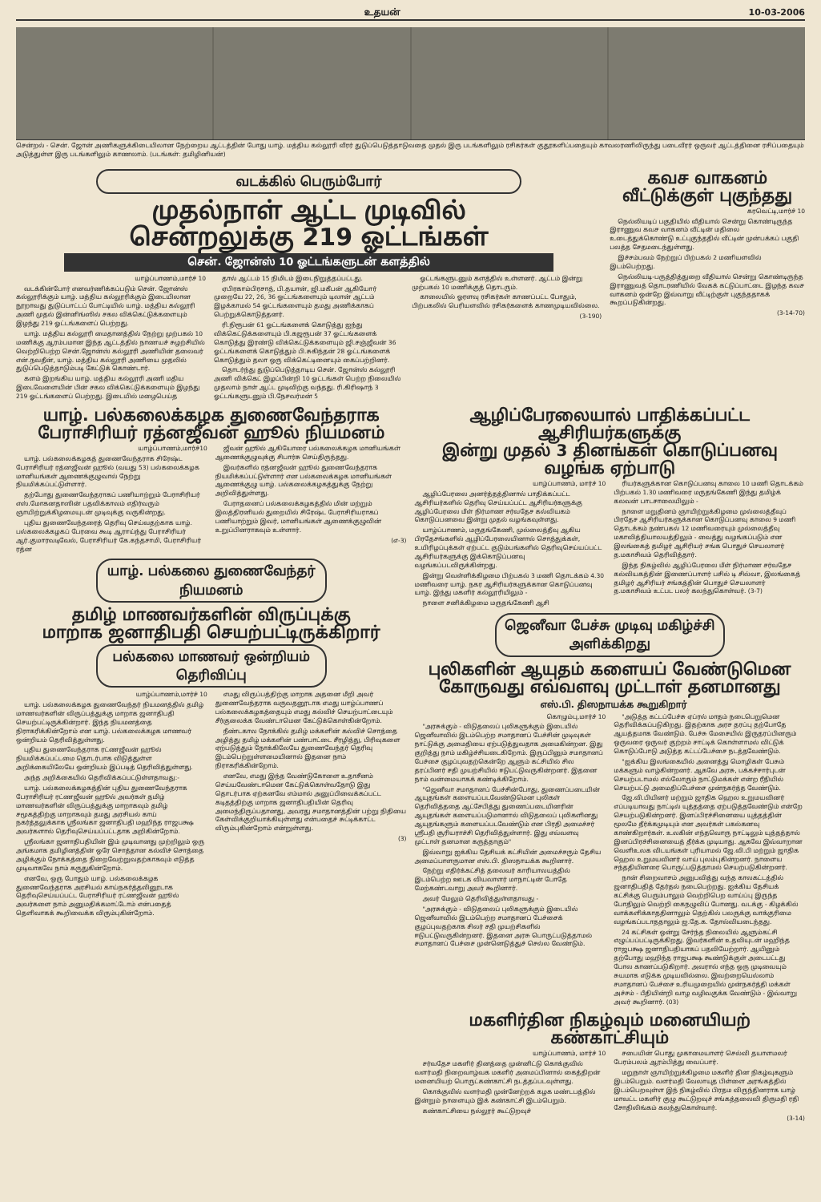உதயன் 10-03-2006
சென்றல் - சென். ஜோன் அணிகளுக்கிடையிலான நேற்றைய ஆட்டத்தின் போது யாழ். மத்திய கல்லூரி வீரர் துடுப்பெடுத்தாடுவதை முதல் இரு படங்களிலும் ரசிகர்கள் குதூகளிப்பதையும் காவலரணிலிருந்து படைவீரர் ஒருவர் ஆட்டத்தினை ரசிப்பதையும் அடுத்துள்ள இரு படங்களிலும் காணலாம். (படங்கள்: தமிழினியன்)
வடக்கில் பெரும்போர்
முதல்நாள் ஆட்ட முடிவில்
சென்றலுக்கு 219 ஓட்டங்கள்
சென். ஜோன்ஸ் 10 ஓட்டங்களுடன் களத்தில்
யாழ்ப்பாணம்,மார்ச் 10
வடக்கின்போர் எனவர்ணிக்கப்படும் சென். ஜோன்ஸ் கல்லூரிக்கும் யாழ். மத்திய கல்லூரிக்கும் இடையிலான நூறாவது துடுப்பாட்டப் போட்டியில் யாழ். மத்திய கல்லூரி அணி முதல் இன்னிங்ஸில் சகல விக்கெட்டுக்களையும் இழந்து 219 ஓட்டங்களைப் பெற்றது.
யாழ். மத்திய கல்லூரி மைதானத்தில் நேற்று முற்பகல் 10 மணிக்கு ஆரம்பமான இந்த ஆட்டத்தில் நாணயச் சுழற்சியில் வெற்றிபெற்ற சென்.ஜோன்ஸ் கல்லூரி அணியின் தலைவர் என்.நவதீன், யாழ். மத்திய கல்லூரி அணியை முதலில் துடுப்பெடுத்தாடும்படி கேட்டுக் கொண்டார்.
களம் இறங்கிய யாழ். மத்திய கல்லூரி அணி மதிய இடைவேளையின் பின் சகல விக்கெட்டுக்களையும் இழந்து 219 ஓட்டங்களைப் பெற்றது. இடையில் மழைபெய்த
தால் ஆட்டம் 15 நிமிடம் இடைநிறுத்தப்பட்டது.
ஏபிரகாம்பிரசாத், பி.தயான், ஜி.மகீபன் ஆகியோர் முறையே 22, 26, 36 ஓட்டங்களையும் டிலான் ஆட்டம் இழக்காமல் 54 ஓட்டங்களையும் தமது அணிக்காகப் பெற்றுக்கொடுத்தனர்.
ரி.நிரூபன் 61 ஓட்டங்களைக் கொடுத்து ஐந்து விக்கெட்டுக்களையும் பி.கஜரூபன் 37 ஓட்டங்களைக் கொடுத்து இரண்டு விக்கெட்டுக்களையும் ஜி.சஞ்ஜீவன் 36 ஓட்டங்களைக் கொடுத்தும் பி.சுகிந்தன் 28 ஓட்டங்களைக் கொடுத்தும் தலா ஒரு விக்கெட்டினையும் கைப்பற்றினர்.
தொடர்ந்து துடுப்பெடுத்தாடிய சென். ஜோன்ஸ் கல்லூரி அணி விக்கெட் இழப்பின்றி 10 ஓட்டங்கள் பெற்ற நிலையில் முதலாம் நாள் ஆட்ட முடிவிற்கு வந்தது. ரி.கிரிஷாந் 3 ஓட்டங்களுடனும் பி.நேசவர்மன் 5
ஓட்டங்களுடனும் களத்தில் உள்ளனர். ஆட்டம் இன்று முற்பகல் 10 மணிக்குத் தொடரும்.
காலையில் ஓரளவு ரசிகர்கள் காணப்பட்ட போதும், பிற்பகலில் பெரியளவில் ரசிகர்களைக் காணமுடியவில்லை.
(3-190)
கவச வாகனம்
வீட்டுக்குள் புகுந்தது
கரவெட்டி,மார்ச் 10
நெல்லியடிப் பகுதியில் வீதியால் சென்று கொண்டிருந்த இராணுவ கவச வாகனம் வீட்டின் மதிலை உடைத்துக்கொண்டு உட்புகுந்ததில் வீட்டின் முன்பக்கப் பகுதி பலத்த சேதமடைந்துள்ளது.
இச்சம்பவம் நேற்றுப் பிற்பகல் 2 மணியளவில் இடம்பெற்றது.
நெல்லியடி-பருத்தித்துறை வீதியால் சென்று கொண்டிருந்த இராணுவத் தொடரணியில் வேகக் கட்டுப்பாட்டை இழந்த கவச வாகனம் ஒன்றே இவ்வாறு வீட்டிற்குள் புகுந்ததாகக் கூறப்படுகின்றது.
(3-14-70)
யாழ். பல்கலைக்கழக துணைவேந்தராக
பேராசிரியர் ரத்னஜீவன் ஹூல் நியமனம்
யாழ்ப்பாணம்,மார்ச்10
யாழ். பல்கலைக்கழகத் துணைவேந்தராக சிரேஷ்ட பேராசிரியர் ரத்னஜீவன் ஹூல் (வயது 53) பல்கலைக்கழக மானியங்கள் ஆணைக்குழுவால் நேற்று நியமிக்கப்பட்டுள்ளார்.
தற்போது துணைவேந்தராகப் பணியாற்றும் பேராசிரியர் எஸ்.மோகனதாஸின் பதவிக்காலம் எதிர்வரும் ஞாயிற்றுக்கிழமையுடன் முடிவுக்கு வருகின்றது.
புதிய துணைவேந்தரைத் தெரிவு செய்வதற்காக யாழ். பல்கலைக்கழகப் பேரவை கூடி ஆராய்ந்து பேராசிரியர் ஆர்.குமாரவடிவேல், பேராசிரியர் கே.கந்தசாமி, பேராசிரியர் ரத்ன
ஜீவன் ஹூல் ஆகியோரை பல்கலைக்கழக மானியங்கள் ஆணைக்குழுவுக்கு சிபார்சு செய்திருந்தது.
இவர்களில் ரத்னஜீவன் ஹூல் துணைவேந்தராக நியமிக்கப்பட்டுள்ளார் என பல்கலைக்கழக மானியங்கள் ஆணைக்குழு யாழ். பல்கலைக்கழகத்துக்கு நேற்று அறிவித்துள்ளது.
பேராதனைப் பல்கலைக்கழகத்தில் மின் மற்றும் இலத்திரனியல் துறையில் சிரேஷ்ட பேராசிரியராகப் பணியாற்றும் இவர், மானியங்கள் ஆணைக்குழுவின் உறுப்பினராகவும் உள்ளார்.
(எ-3)
யாழ். பல்கலை துணைவேந்தர் நியமனம்
தமிழ் மாணவர்களின் விருப்புக்கு
மாறாக ஜனாதிபதி செயற்பட்டிருக்கிறார்
பல்கலை மாணவர் ஒன்றியம் தெரிவிப்பு
யாழ்ப்பாணம்,மார்ச் 10
யாழ். பல்கலைக்கழக துணைவேந்தர் நியமனத்தில் தமிழ் மாணவர்களின் விருப்பத்துக்கு மாறாக ஜனாதிபதி செயற்பட்டிருக்கின்றார். இந்த நியமனத்தை நிராகரிக்கின்றோம் என யாழ். பல்கலைக்கழக மாணவர் ஒன்றியம் தெரிவித்துள்ளது.
புதிய துணைவேந்தராக ரட்ணஜீவன் ஹூல் நியமிக்கப்பட்டமை தொடர்பாக விடுத்துள்ள அறிக்கையிலேயே ஒன்றியம் இப்படித் தெரிவித்துள்ளது.
அந்த அறிக்கையில் தெரிவிக்கப்பட்டுள்ளதாவது:-
யாழ். பல்கலைக்கழகத்தின் புதிய துணைவேந்தராக பேராசிரியர் ரட்ணஜீவன் ஹூல் அவர்கள் தமிழ் மாணவர்களின் விருப்பத்துக்கு மாறாகவும் தமிழ் சமூகத்திற்கு மாறாகவும் தமது அரசியல் காய் நகர்த்தலுக்காக ஸ்ரீலங்கா ஜனாதிபதி மஹிந்த ராஜபக்ஷ அவர்களால் தெரிவுசெய்யப்பட்டதாக அறிகின்றோம்.
ஸ்ரீலங்கா ஜனாதிபதியின் இம் முடிவானது முற்றிலும் ஒரு அங்கமாக தமிழினத்தின் ஒரே சொத்தான கல்விச் சொத்தை அழிக்கும் நோக்கத்தை நிறைவேற்றுவதற்காகவும் எடுத்த முடிவாகவே நாம் கருதுகின்றோம்.
எனவே, ஒரு போதும் யாழ். பல்கலைக்கழக துணைவேந்தராக அரசியல் காய்நகர்த்தலினூடாக தெரிவுசெய்யப்பட்ட பேராசிரியர் ரட்ணஜீவன் ஹூல் அவர்களை நாம் அனுமதிக்கமாட்டோம் என்பதைத் தெளிவாகக் கூறிவைக்க விரும்புகின்றோம்.
எமது விருப்பத்திற்கு மாறாக அதனை மீறி அவர் துணைவேந்தராக வருவதனூடாக எமது யாழ்ப்பாணப் பல்கலைக்கழகத்தையும் எமது கல்விச் செயற்பாட்டையும் சீர்குலைக்க வேண்டாமென கேட்டுக்கொள்கின்றோம்.
நீண்டகால நோக்கில் தமிழ் மக்களின் கல்விச் சொத்தை அழித்து தமிழ் மக்களின் பண்பாட்டை சீரழித்து, பிரிவுகளை ஏற்படுத்தும் நோக்கிலேயே துணைவேந்தர் தெரிவு இடம்பெற்றுள்ளமையினால் இதனை நாம் நிராகரிக்கின்றோம்.
எனவே, எமது இந்த வேண்டுகோளை உதாசீனம் செய்யவேண்டாமென கேட்டுக்கொள்வதோடு இது தொடர்பாக ஏற்கனவே எம்மால் அனுப்பிவைக்கப்பட்ட கடிதத்திற்கு மாறாக ஜனாதிபதியின் தெரிவு அமைந்திருப்பதானது, அவரது சமாதானத்தின் பற்று நிதியை கேள்விக்குறியாக்கியுள்ளது என்பதைச் சுட்டிக்காட்ட விரும்புகின்றோம் என்றுள்ளது.
(3)
ஆழிப்பேரலையால் பாதிக்கப்பட்ட ஆசிரியர்களுக்கு
இன்று முதல் 3 தினங்கள் கொடுப்பனவு வழங்க ஏற்பாடு
யாழ்ப்பாணம், மார்ச் 10
ஆழிப்பேரலை அனர்த்தத்தினால் பாதிக்கப்பட்ட ஆசிரியர்களில் தெரிவு செய்யப்பட்ட ஆசிரியர்களுக்கு ஆழிப்பேரலை மீள் நிர்மாண சர்வதேச கல்வியகம் கொடுப்பனவை இன்று முதல் வழங்கவுள்ளது.
யாழ்ப்பாணம், மருதங்கேணி, முல்லைத்தீவு ஆகிய பிரதேசங்களில் ஆழிப்பேரலையினால் சொத்துக்கள், உயிரிழப்புக்கள் ஏற்பட்ட குடும்பங்களில் தெரிவுசெய்யப்பட்ட ஆசிரியர்களுக்கு இக்கொடுப்பனவு வழங்கப்படவிருக்கின்றது.
இன்று வெள்ளிக்கிழமை பிற்பகல் 3 மணி தொடக்கம் 4.30 மணிவரை யாழ். நகர ஆசிரியர்களுக்கான கொடுப்பனவு யாழ். இந்து மகளிர் கல்லூரியிலும் -
நாளை சனிக்கிழமை மருதங்கேணி ஆசி
ரியர்களுக்கான கொடுப்பனவு காலை 10 மணி தொடக்கம் பிற்பகல் 1.30 மணிவரை மருதங்கேணி இந்து தமிழ்க் கலவன் பாடசாலையிலும் -
நாளை மறுதினம் ஞாயிற்றுக்கிழமை முல்லைத்தீவுப் பிரதேச ஆசிரியர்களுக்கான கொடுப்பனவு காலை 9 மணி தொடக்கம் நண்பகல் 12 மணிவரையும் முல்லைத்தீவு மகாவித்தியாலயத்திலும் - வைத்து வழங்கப்படும் என இலங்கைத் தமிழர் ஆசிரியர் சங்க பொதுச் செயலாளர் த.மகாசிவம் தெரிவித்தார்.
இந்த நிகழ்வில் ஆழிப்பேரலை மீள் நிர்மாண சர்வதேச கல்வியகத்தின் இணைப்பாளர் பசில் டி சில்வா, இலங்கைத் தமிழர் ஆசிரியர் சங்கத்தின் பொதுச் செயலாளர் த.மகாசிவம் உட்பட பலர் கலந்துகொள்வர். (3-7)
ஜெனீவா பேச்சு முடிவு மகிழ்ச்சி அளிக்கிறது
புலிகளின் ஆயுதம் களையப் வேண்டுமென
கோருவது எவ்வளவு முட்டாள் தனமானது
எஸ்.பி. திஸநாயக்க கூறுகிறார்
கொழும்பு,மார்ச் 10
"அரசுக்கும் - விடுதலைப் புலிகளுக்கும் இடையில் ஜெனீவாவில் இடம்பெற்ற சமாதானப் பேச்சின் முடிவுகள் நாட்டுக்கு அமைதியை ஏற்படுத்துவதாக அமைகின்றன. இது குறித்து நாம் மகிழ்ச்சியடைகிறோம். இருப்பினும் சமாதானப் பேச்சை குழப்புவதற்கென்றே ஆளும் கட்சியில் சில தரப்பினர் சதி முயற்சியில் ஈடுபட்டுவருகின்றனர். இதனை நாம் வன்மையாகக் கண்டிக்கிறோம்.
"ஜெனீவா சமாதானப் பேச்சின்போது, துணைப்படையின் ஆயுதங்கள் களையப்படவேண்டுமென புலிகள் தெரிவித்ததை ஆட்சேபித்து துணைப்படையினரின் ஆயுதங்கள் களையப்படுமானால் விடுதலைப் புலிகளினது ஆயுதங்களும் களையப்படவேண்டும் என பிரதி அமைச்சர் ஸ்ரீபதி சூரியராச்சி தெரிவித்துள்ளார். இது எவ்வளவு முட்டாள் தனமான கருத்தாகும்"
இவ்வாறு ஐக்கிய தேசியக் கட்சியின் அமைச்சரும் தேசிய அமைப்பாளருமான எஸ்.பி. திஸநாயக்க கூறினார்.
நேற்று எதிர்க்கட்சித் தலைவர் காரியாலயத்தில் இடம்பெற்ற ஊடக வியலாளர் மாநாட்டின் போதே மேற்கண்டவாறு அவர் கூறினார்.
அவர் மேலும் தெரிவித்துள்ளதாவது -
"அரசுக்கும் - விடுதலைப் புலிகளுக்கும் இடையில் ஜெனீவாவில் இடம்பெற்ற சமாதானப் பேச்சைக் குழப்புவதற்காக சிலர் சதி முயற்சிகளில் ஈடுபட்டுவருகின்றனர். இதனை அரசு பொருட்படுத்தாமல் சமாதானப் பேச்சை முன்னெடுத்துச் செல்ல வேண்டும்.
"அடுத்த கட்டப்பேச்சு ஏப்ரல் மாதம் நடைபெறுமென தெரிவிக்கப்படுகிறது. இதற்காக அரச தரப்பு தற்போதே ஆயத்தமாக வேண்டும். பேச்சு மேசையில் இருதரப்பினரும் ஒருவரை ஒருவர் குற்றம் சாட்டிக் கொள்ளாமல் விட்டுக் கொடுப்போடு அடுத்த கட்டப்பேச்சை நடத்தவேண்டும்.
"ஐக்கிய இலங்கையில் அனைத்து மொழிகள் பேசும் மக்களும் வாழ்கின்றனர். ஆகவே அரசு, பக்கச்சார்புடன் செயற்படாமல் எல்லோரும் நாட்டுமக்கள் என்ற ரீதியில் செயற்பட்டு அமைதிப்பேச்சை முன்நகர்த்த வேண்டும்.
ஜே.வி.பியினர் மற்றும் ஜாதிக ஹெல உறுமயவினர் எப்படியாவது நாட்டில் யுத்தத்தை ஏற்படுத்தவேண்டும் என்றே செயற்படுகின்றனர். இனப்பிரச்சினையை யுத்தத்தின் மூலமே தீர்க்கமுடியும் என அவர்கள் பகல்கனவு காண்கிறார்கள். உலகின் எந்தவொரு நாட்டிலும் யுத்தத்தால் இனப்பிரச்சினையைத் தீர்க்க முடியாது. ஆகவே இவ்வாறான வெளிஉலக விடயங்கள் புரியாமல் ஜே.வி.பி மற்றும் ஜாதிக ஹெல உறுமயவினர் வாய் புலம்புகின்றனர். நாளைய சந்ததியினரை பொருட்படுத்தாமல் செயற்படுகின்றனர்.
நான் சிறைவாசம் அனுபவித்து வந்த காலகட்டத்தில் ஜனாதிபதித் தேர்தல் நடைபெற்றது. ஐக்கிய தேசியக் கட்சிக்கு பெரும்பாலும் வெற்றிபெற வாய்ப்பு இருந்த போதிலும் வெற்றி கைநழுவிப் போனது. வடக்கு - கிழக்கில் வாக்களிக்காததினாலும் தெற்கில் பலருக்கு வாக்குரிமை வழங்கப்படாததாலும் ஐ.தே.க. தோல்வியடைந்தது.
24 கட்சிகள் ஒன்று சேர்ந்த நிலையில் ஆளும்கட்சி எழுப்பப்பட்டிருக்கிறது. இவர்களின் உதவியுடன் மஹிந்த ராஜபக்ஷ ஜனாதிபதியாகப் பதவியேற்றார். ஆயினும் தற்போது மஹிந்த ராஜபக்ஷ கூண்டுக்குள் அடைபட்டது போல காணப்படுகிறார். அவரால் எந்த ஒரு முடிவையும் சுயமாக எடுக்க முடியவில்லை. இவற்றையெல்லாம் சமாதானப் பேச்சை உரியமுறையில் முன்நகர்த்தி மக்கள் அச்சம் - பீதியின்றி வாழ வழிவகுக்க வேண்டும் - இவ்வாறு அவர் கூறினார். (03)
மகளிர்தின நிகழ்வும் மனையியற் கண்காட்சியும்
யாழ்ப்பாணம், மார்ச் 10
சர்வதேச மகளிர் தினத்தை முன்னிட்டு கொக்குவில் வளர்மதி நிறைவாழ்வக மகளிர் அமைப்பினால் கைத்திறன் மனையியற் பொருட்கண்காட்சி நடத்தப்படவுள்ளது.
கொக்குவில் வளர்மதி முன்னேற்றக் கழக மண்டபத்தில் இன்றும் நாளையும் இக் கண்காட்சி இடம்பெறும்.
கண்காட்சியை நல்லூர் கூட்டுறவுச்
சபையின் பொது முகாமையாளர் செல்வி தயாளமலர் பேரம்பலம் ஆரம்பித்து வைப்பார்.
மறுநாள் ஞாயிற்றுக்கிழமை மகளிர் தின நிகழ்வுகளும் இடம்பெறும். வளர்மதி வேலாயுத பிள்ளை அரங்கத்தில் இடம்பெறவுள்ள இந் நிகழ்வில் பிரதம விருந்தினராக யாழ் மாவட்ட மகளிர் குழு கூட்டுறவுச் சங்கத்தலைவி திருமதி ரதி சோதிலிங்கம் கலந்துகொள்வார்.
(3-14)